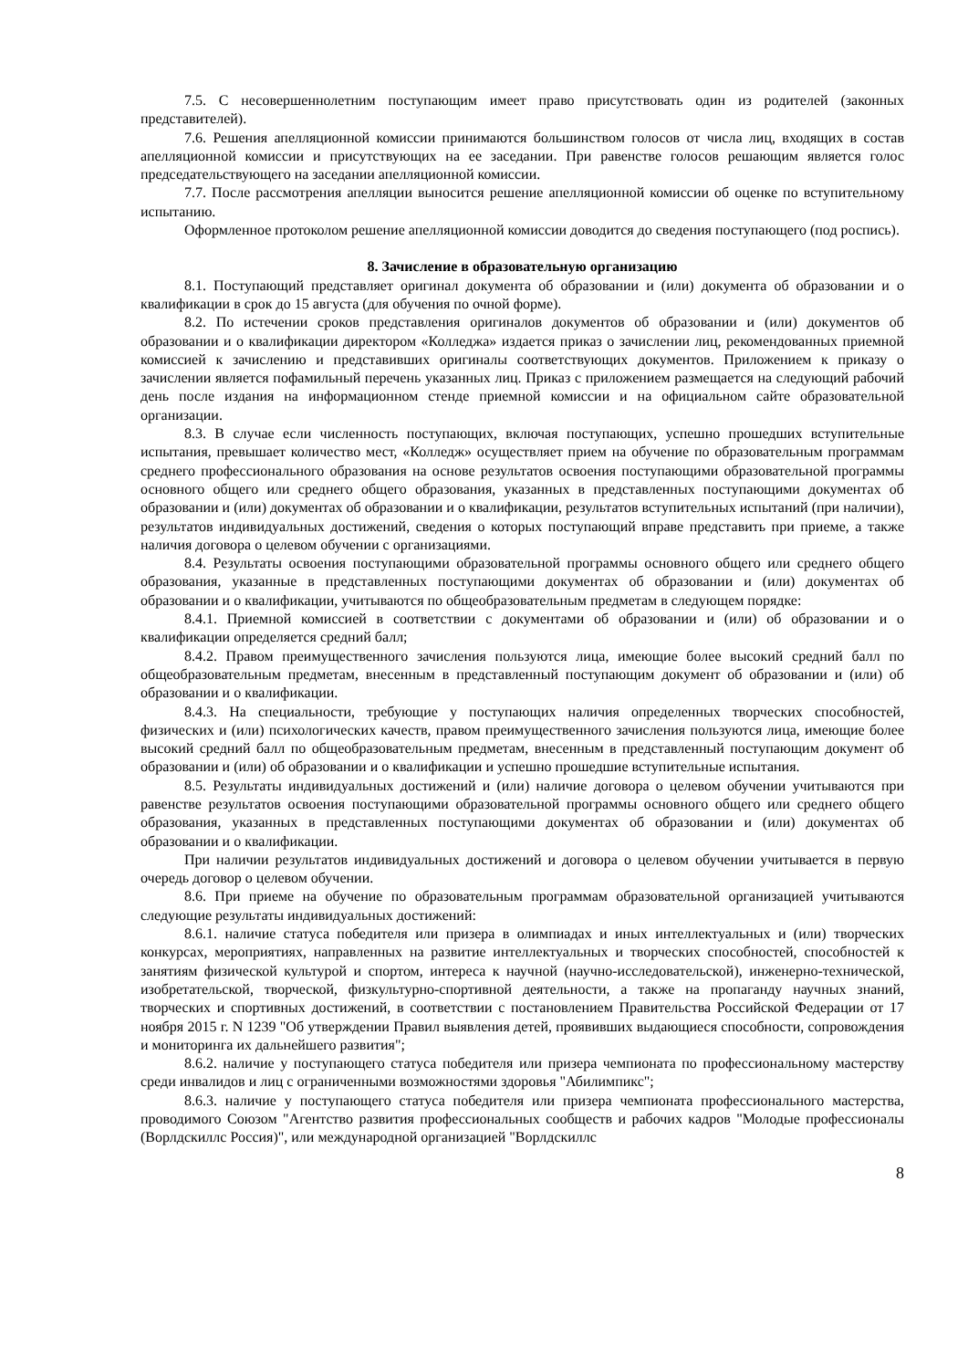7.5. С несовершеннолетним поступающим имеет право присутствовать один из родителей (законных представителей).
7.6. Решения апелляционной комиссии принимаются большинством голосов от числа лиц, входящих в состав апелляционной комиссии и присутствующих на ее заседании. При равенстве голосов решающим является голос председательствующего на заседании апелляционной комиссии.
7.7. После рассмотрения апелляции выносится решение апелляционной комиссии об оценке по вступительному испытанию.
Оформленное протоколом решение апелляционной комиссии доводится до сведения поступающего (под роспись).
8. Зачисление в образовательную организацию
8.1. Поступающий представляет оригинал документа об образовании и (или) документа об образовании и о квалификации в срок до 15 августа (для обучения по очной форме).
8.2. По истечении сроков представления оригиналов документов об образовании и (или) документов об образовании и о квалификации директором «Колледжа» издается приказ о зачислении лиц, рекомендованных приемной комиссией к зачислению и представивших оригиналы соответствующих документов. Приложением к приказу о зачислении является пофамильный перечень указанных лиц. Приказ с приложением размещается на следующий рабочий день после издания на информационном стенде приемной комиссии и на официальном сайте образовательной организации.
8.3. В случае если численность поступающих, включая поступающих, успешно прошедших вступительные испытания, превышает количество мест, «Колледж» осуществляет прием на обучение по образовательным программам среднего профессионального образования на основе результатов освоения поступающими образовательной программы основного общего или среднего общего образования, указанных в представленных поступающими документах об образовании и (или) документах об образовании и о квалификации, результатов вступительных испытаний (при наличии), результатов индивидуальных достижений, сведения о которых поступающий вправе представить при приеме, а также наличия договора о целевом обучении с организациями.
8.4. Результаты освоения поступающими образовательной программы основного общего или среднего общего образования, указанные в представленных поступающими документах об образовании и (или) документах об образовании и о квалификации, учитываются по общеобразовательным предметам в следующем порядке:
8.4.1. Приемной комиссией в соответствии с документами об образовании и (или) об образовании и о квалификации определяется средний балл;
8.4.2. Правом преимущественного зачисления пользуются лица, имеющие более высокий средний балл по общеобразовательным предметам, внесенным в представленный поступающим документ об образовании и (или) об образовании и о квалификации.
8.4.3. На специальности, требующие у поступающих наличия определенных творческих способностей, физических и (или) психологических качеств, правом преимущественного зачисления пользуются лица, имеющие более высокий средний балл по общеобразовательным предметам, внесенным в представленный поступающим документ об образовании и (или) об образовании и о квалификации и успешно прошедшие вступительные испытания.
8.5. Результаты индивидуальных достижений и (или) наличие договора о целевом обучении учитываются при равенстве результатов освоения поступающими образовательной программы основного общего или среднего общего образования, указанных в представленных поступающими документах об образовании и (или) документах об образовании и о квалификации.
При наличии результатов индивидуальных достижений и договора о целевом обучении учитывается в первую очередь договор о целевом обучении.
8.6. При приеме на обучение по образовательным программам образовательной организацией учитываются следующие результаты индивидуальных достижений:
8.6.1. наличие статуса победителя или призера в олимпиадах и иных интеллектуальных и (или) творческих конкурсах, мероприятиях, направленных на развитие интеллектуальных и творческих способностей, способностей к занятиям физической культурой и спортом, интереса к научной (научно-исследовательской), инженерно-технической, изобретательской, творческой, физкультурно-спортивной деятельности, а также на пропаганду научных знаний, творческих и спортивных достижений, в соответствии с постановлением Правительства Российской Федерации от 17 ноября 2015 г. N 1239 "Об утверждении Правил выявления детей, проявивших выдающиеся способности, сопровождения и мониторинга их дальнейшего развития";
8.6.2. наличие у поступающего статуса победителя или призера чемпионата по профессиональному мастерству среди инвалидов и лиц с ограниченными возможностями здоровья "Абилимпикс";
8.6.3. наличие у поступающего статуса победителя или призера чемпионата профессионального мастерства, проводимого Союзом "Агентство развития профессиональных сообществ и рабочих кадров "Молодые профессионалы (Ворлдскиллс Россия)", или международной организацией "Ворлдскиллс
8